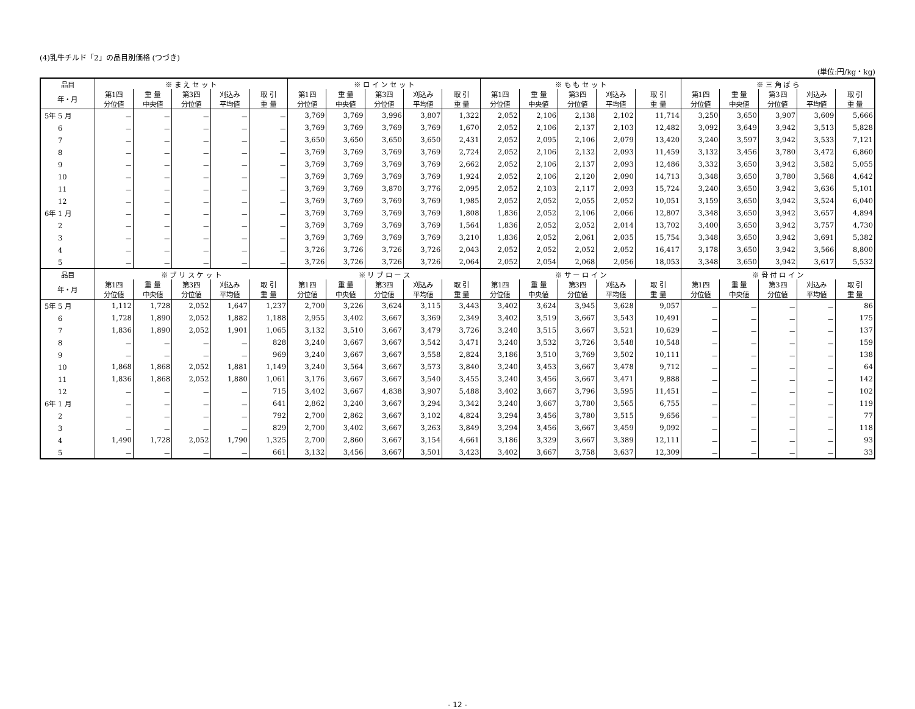(4)乳牛チルド「2」の品目別価格 (つづき)
(単位:円/kg・kg)
| 品目 | ※ ま え セ ッ ト | | | | | ※ ロ イ ン セ ッ ト | | | | | ※ も も セ ッ ト | | | | | ※ 三 角 ば ら | | | | |
| --- | --- | --- | --- | --- | --- | --- | --- | --- | --- | --- | --- | --- | --- | --- | --- | --- | --- | --- | --- | --- |
| 年・月 | 第1四 分位値 | 重 量 中央値 | 第3四 分位値 | 刈込み 平均値 | 取 引 重 量 | 第1四 分位値 | 重 量 中央値 | 第3四 分位値 | 刈込み 平均値 | 取 引 重 量 | 第1四 分位値 | 重 量 中央値 | 第3四 分位値 | 刈込み 平均値 | 取 引 重 量 | 第1四 分位値 | 重 量 中央値 | 第3四 分位値 | 刈込み 平均値 | 取 引 重 量 |
| 5年 5 月 | － | － | － | － | － | 3,769 | 3,769 | 3,996 | 3,807 | 1,322 | 2,052 | 2,106 | 2,138 | 2,102 | 11,714 | 3,250 | 3,650 | 3,907 | 3,609 | 5,666 |
| 6 | － | － | － | － | － | 3,769 | 3,769 | 3,769 | 3,769 | 1,670 | 2,052 | 2,106 | 2,137 | 2,103 | 12,482 | 3,092 | 3,649 | 3,942 | 3,513 | 5,828 |
| 7 | － | － | － | － | － | 3,650 | 3,650 | 3,650 | 3,650 | 2,431 | 2,052 | 2,095 | 2,106 | 2,079 | 13,420 | 3,240 | 3,597 | 3,942 | 3,533 | 7,121 |
| 8 | － | － | － | － | － | 3,769 | 3,769 | 3,769 | 3,769 | 2,724 | 2,052 | 2,106 | 2,132 | 2,093 | 11,459 | 3,132 | 3,456 | 3,780 | 3,472 | 6,860 |
| 9 | － | － | － | － | － | 3,769 | 3,769 | 3,769 | 3,769 | 2,662 | 2,052 | 2,106 | 2,137 | 2,093 | 12,486 | 3,332 | 3,650 | 3,942 | 3,582 | 5,055 |
| 10 | － | － | － | － | － | 3,769 | 3,769 | 3,769 | 3,769 | 1,924 | 2,052 | 2,106 | 2,120 | 2,090 | 14,713 | 3,348 | 3,650 | 3,780 | 3,568 | 4,642 |
| 11 | － | － | － | － | － | 3,769 | 3,769 | 3,870 | 3,776 | 2,095 | 2,052 | 2,103 | 2,117 | 2,093 | 15,724 | 3,240 | 3,650 | 3,942 | 3,636 | 5,101 |
| 12 | － | － | － | － | － | 3,769 | 3,769 | 3,769 | 3,769 | 1,985 | 2,052 | 2,052 | 2,055 | 2,052 | 10,051 | 3,159 | 3,650 | 3,942 | 3,524 | 6,040 |
| 6年 1 月 | － | － | － | － | － | 3,769 | 3,769 | 3,769 | 3,769 | 1,808 | 1,836 | 2,052 | 2,106 | 2,066 | 12,807 | 3,348 | 3,650 | 3,942 | 3,657 | 4,894 |
| 2 | － | － | － | － | － | 3,769 | 3,769 | 3,769 | 3,769 | 1,564 | 1,836 | 2,052 | 2,052 | 2,014 | 13,702 | 3,400 | 3,650 | 3,942 | 3,757 | 4,730 |
| 3 | － | － | － | － | － | 3,769 | 3,769 | 3,769 | 3,769 | 3,210 | 1,836 | 2,052 | 2,061 | 2,035 | 15,754 | 3,348 | 3,650 | 3,942 | 3,691 | 5,382 |
| 4 | － | － | － | － | － | 3,726 | 3,726 | 3,726 | 3,726 | 2,043 | 2,052 | 2,052 | 2,052 | 2,052 | 16,417 | 3,178 | 3,650 | 3,942 | 3,566 | 8,800 |
| 5 | － | － | － | － | － | 3,726 | 3,726 | 3,726 | 3,726 | 2,064 | 2,052 | 2,054 | 2,068 | 2,056 | 18,053 | 3,348 | 3,650 | 3,942 | 3,617 | 5,532 |
| 品目 | ※ ブ リ ス ケ ッ ト | | | | | ※ リ ブ ロ ー ス | | | | | ※ サ ー ロ イ ン | | | | | ※ 骨 付 ロ イ ン | | | | |
| 年・月 | 第1四 分位値 | 重 量 中央値 | 第3四 分位値 | 刈込み 平均値 | 取 引 重 量 | 第1四 分位値 | 重 量 中央値 | 第3四 分位値 | 刈込み 平均値 | 取 引 重 量 | 第1四 分位値 | 重 量 中央値 | 第3四 分位値 | 刈込み 平均値 | 取 引 重 量 | 第1四 分位値 | 重 量 中央値 | 第3四 分位値 | 刈込み 平均値 | 取 引 重 量 |
| 5年 5 月 | 1,112 | 1,728 | 2,052 | 1,647 | 1,237 | 2,700 | 3,226 | 3,624 | 3,115 | 3,443 | 3,402 | 3,624 | 3,945 | 3,628 | 9,057 | － | － | － | － | 86 |
| 6 | 1,728 | 1,890 | 2,052 | 1,882 | 1,188 | 2,955 | 3,402 | 3,667 | 3,369 | 2,349 | 3,402 | 3,519 | 3,667 | 3,543 | 10,491 | － | － | － | － | 175 |
| 7 | 1,836 | 1,890 | 2,052 | 1,901 | 1,065 | 3,132 | 3,510 | 3,667 | 3,479 | 3,726 | 3,240 | 3,515 | 3,667 | 3,521 | 10,629 | － | － | － | － | 137 |
| 8 | － | － | － | － | 828 | 3,240 | 3,667 | 3,667 | 3,542 | 3,471 | 3,240 | 3,532 | 3,726 | 3,548 | 10,548 | － | － | － | － | 159 |
| 9 | － | － | － | － | 969 | 3,240 | 3,667 | 3,667 | 3,558 | 2,824 | 3,186 | 3,510 | 3,769 | 3,502 | 10,111 | － | － | － | － | 138 |
| 10 | 1,868 | 1,868 | 2,052 | 1,881 | 1,149 | 3,240 | 3,564 | 3,667 | 3,573 | 3,840 | 3,240 | 3,453 | 3,667 | 3,478 | 9,712 | － | － | － | － | 64 |
| 11 | 1,836 | 1,868 | 2,052 | 1,880 | 1,061 | 3,176 | 3,667 | 3,667 | 3,540 | 3,455 | 3,240 | 3,456 | 3,667 | 3,471 | 9,888 | － | － | － | － | 142 |
| 12 | － | － | － | － | 715 | 3,402 | 3,667 | 4,838 | 3,907 | 5,488 | 3,402 | 3,667 | 3,796 | 3,595 | 11,451 | － | － | － | － | 102 |
| 6年 1 月 | － | － | － | － | 641 | 2,862 | 3,240 | 3,667 | 3,294 | 3,342 | 3,240 | 3,667 | 3,780 | 3,565 | 6,755 | － | － | － | － | 119 |
| 2 | － | － | － | － | 792 | 2,700 | 2,862 | 3,667 | 3,102 | 4,824 | 3,294 | 3,456 | 3,780 | 3,515 | 9,656 | － | － | － | － | 77 |
| 3 | － | － | － | － | 829 | 2,700 | 3,402 | 3,667 | 3,263 | 3,849 | 3,294 | 3,456 | 3,667 | 3,459 | 9,092 | － | － | － | － | 118 |
| 4 | 1,490 | 1,728 | 2,052 | 1,790 | 1,325 | 2,700 | 2,860 | 3,667 | 3,154 | 4,661 | 3,186 | 3,329 | 3,667 | 3,389 | 12,111 | － | － | － | － | 93 |
| 5 | － | － | － | － | 661 | 3,132 | 3,456 | 3,667 | 3,501 | 3,423 | 3,402 | 3,667 | 3,758 | 3,637 | 12,309 | － | － | － | － | 33 |
- 12 -